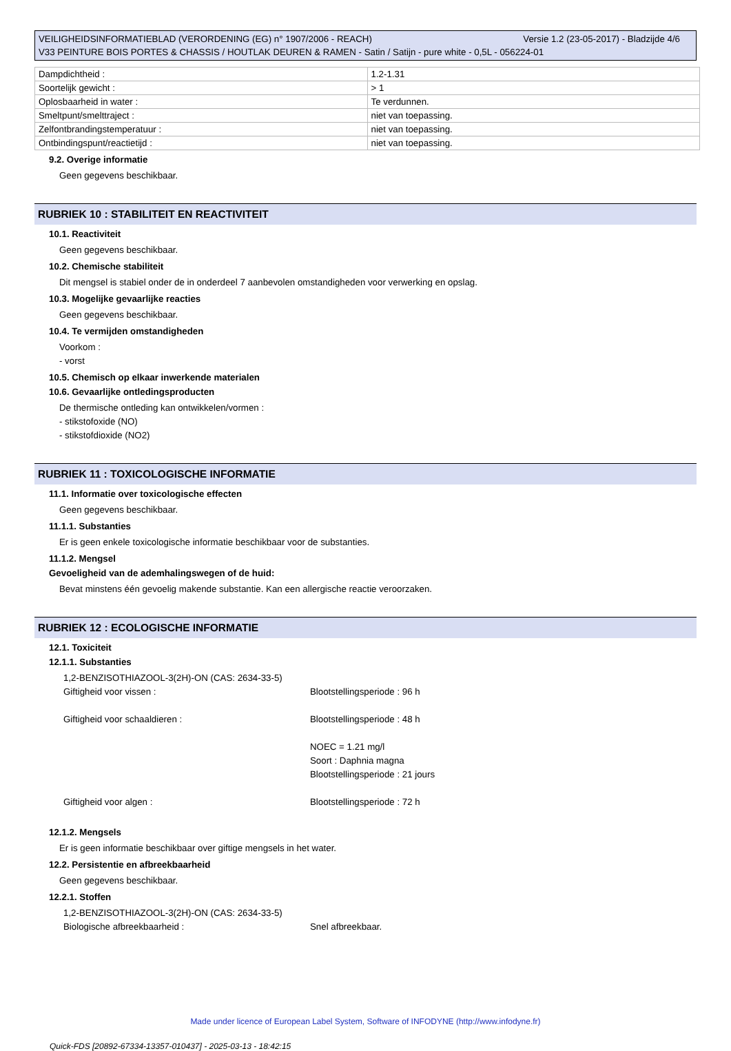Versie 1.2 (23-05-2017) - Bladzijde 4/6 VEILIGHEIDSINFORMATIEBLAD (VERORDENING (EG) n° 1907/2006 - REACH)
V33 PEINTURE BOIS PORTES & CHASSIS / HOUTLAK DEUREN & RAMEN - Satin / Satijn - pure white - 0,5L - 056224-01
| Dampdichtheid : | 1.2-1.31 |
| Soortelijk gewicht : | > 1 |
| Oplosbaarheid in water : | Te verdunnen. |
| Smeltpunt/smelttraject : | niet van toepassing. |
| Zelfontbrandingstemperatuur : | niet van toepassing. |
| Ontbindingspunt/reactietijd : | niet van toepassing. |
9.2. Overige informatie
Geen gegevens beschikbaar.
RUBRIEK 10 : STABILITEIT EN REACTIVITEIT
10.1. Reactiviteit
Geen gegevens beschikbaar.
10.2. Chemische stabiliteit
Dit mengsel is stabiel onder de in onderdeel 7 aanbevolen omstandigheden voor verwerking en opslag.
10.3. Mogelijke gevaarlijke reacties
Geen gegevens beschikbaar.
10.4. Te vermijden omstandigheden
Voorkom :
- vorst
10.5. Chemisch op elkaar inwerkende materialen
10.6. Gevaarlijke ontledingsproducten
De thermische ontleding kan ontwikkelen/vormen :
- stikstofoxide (NO)
- stikstofdioxide (NO2)
RUBRIEK 11 : TOXICOLOGISCHE INFORMATIE
11.1. Informatie over toxicologische effecten
Geen gegevens beschikbaar.
11.1.1. Substanties
Er is geen enkele toxicologische informatie beschikbaar voor de substanties.
11.1.2. Mengsel
Gevoeligheid van de ademhalingswegen of de huid:
Bevat minstens één gevoelig makende substantie. Kan een allergische reactie veroorzaken.
RUBRIEK 12 : ECOLOGISCHE INFORMATIE
12.1. Toxiciteit
12.1.1. Substanties
| 1,2-BENZISOTHIAZOOL-3(2H)-ON (CAS: 2634-33-5) | |
| Giftigheid voor vissen : | Blootstellingsperiode : 96 h |
| Giftigheid voor schaaldieren : | Blootstellingsperiode : 48 h NOEC = 1.21 mg/l Soort : Daphnia magna Blootstellingsperiode : 21 jours |
| Giftigheid voor algen : | Blootstellingsperiode : 72 h |
12.1.2. Mengsels
Er is geen informatie beschikbaar over giftige mengsels in het water.
12.2. Persistentie en afbreekbaarheid
Geen gegevens beschikbaar.
12.2.1. Stoffen
| 1,2-BENZISOTHIAZOOL-3(2H)-ON (CAS: 2634-33-5) | |
| Biologische afbreekbaarheid : | Snel afbreekbaar. |
Made under licence of European Label System, Software of INFODYNE (http://www.infodyne.fr)
Quick-FDS [20892-67334-13357-010437] - 2025-03-13 - 18:42:15